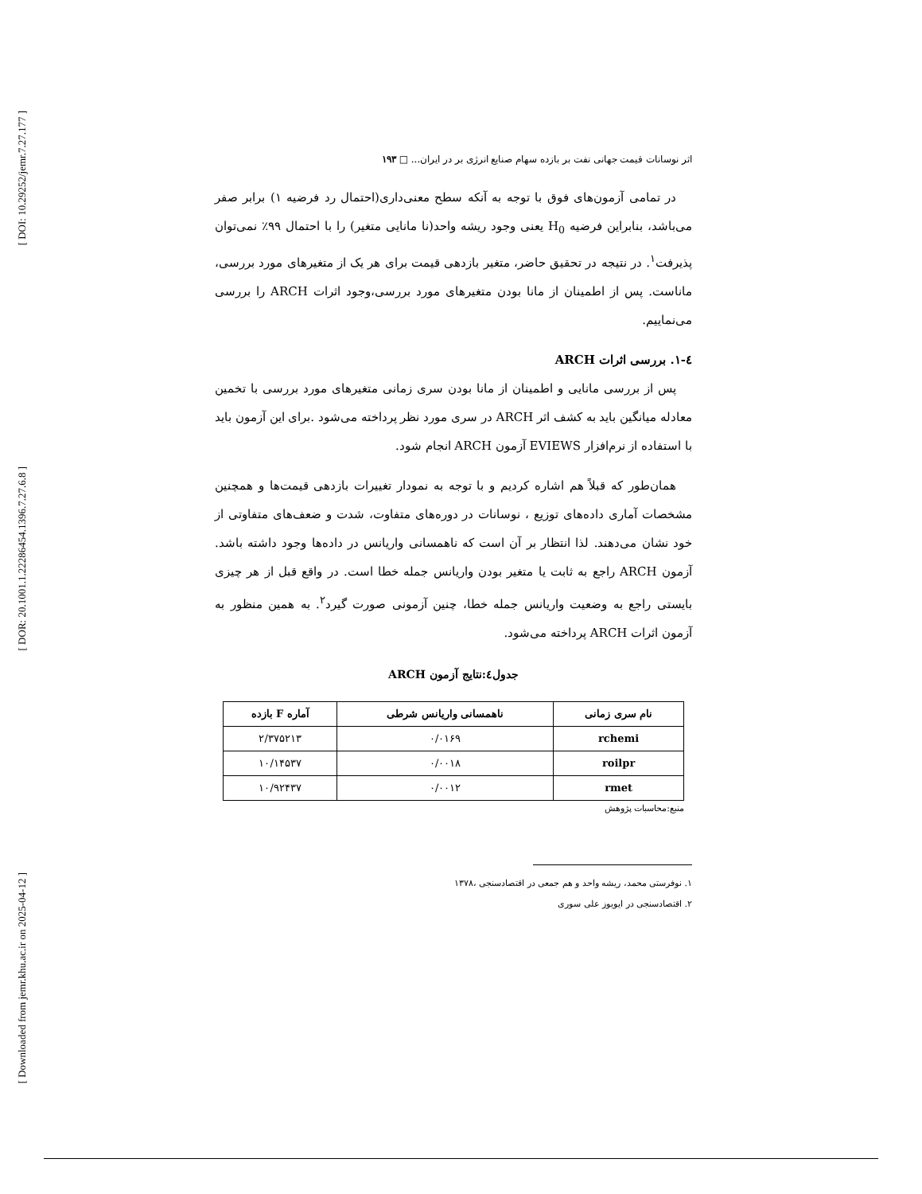[ DOI: 10.29252/jemr.7.27.177 ]
[ DOR: 20.1001.1.22286454.1396.7.27.6.8 ]
[ Downloaded from jemr.khu.ac.ir on 2025-04-12 ]
اثر نوسانات قیمت جهانی نفت بر بازده سهام صنایع انرژی بر در ایران... □ ۱۹۳
در تمامی آزمون‌های فوق با توجه به آنکه سطح معنی‌داری(احتمال رد فرضیه ۱) برابر صفر می‌باشد، بنابراین فرضیه H<sub>0</sub> یعنی وجود ریشه واحد(نا مانایی متغیر) را با احتمال ۹۹٪ نمی‌توان پذیرفت<sup>۱</sup>. در نتیجه در تحقیق حاضر، متغیر بازدهی قیمت برای هر یک از متغیرهای مورد بررسی، ماناست. پس از اطمینان از مانا بودن متغیرهای مورد بررسی،وجود اثرات ARCH را بررسی می‌نماییم.
٤-۱. بررسی اثرات ARCH
پس از بررسی مانایی و اطمینان از مانا بودن سری زمانی متغیرهای مورد بررسی با تخمین معادله میانگین باید به کشف اثر ARCH در سری مورد نظر پرداخته می‌شود .برای این آزمون باید با استفاده از نرم‌افزار EVIEWS آزمون ARCH انجام شود.
همان‌طور که قبلاً هم اشاره کردیم و با توجه به نمودار تغییرات بازدهی قیمت‌ها و همچنین مشخصات آماری داده‌های توزیع ، نوسانات در دوره‌های متفاوت، شدت و ضعف‌های متفاوتی از خود نشان می‌دهند. لذا انتظار بر آن است که ناهمسانی واریانس در داده‌ها وجود داشته باشد. آزمون ARCH راجع به ثابت یا متغیر بودن واریانس جمله خطا است. در واقع قبل از هر چیزی بایستی راجع به وضعیت واریانس جمله خطا، چنین آزمونی صورت گیرد<sup>۲</sup>. به همین منظور به آزمون اثرات ARCH پرداخته می‌شود.
جدول٤:نتایج آزمون ARCH
| نام سری زمانی | ناهمسانی واریانس شرطی | آماره F بازده |
| --- | --- | --- |
| rchemi | ۰/۰۱۶۹ | ۲/۳۷۵۲۱۳ |
| roilpr | ۰/۰۰۱۸ | ۱۰/۱۴۵۳۷ |
| rmet | ۰/۰۰۱۲ | ۱۰/۹۲۴۳۷ |
منبع:محاسبات پژوهش
۱. نوفرستی محمد، ریشه واحد و هم جمعی در اقتصادسنجی ،۱۳۷۸
۲. اقتصادسنجی در ایویوز علی سوری